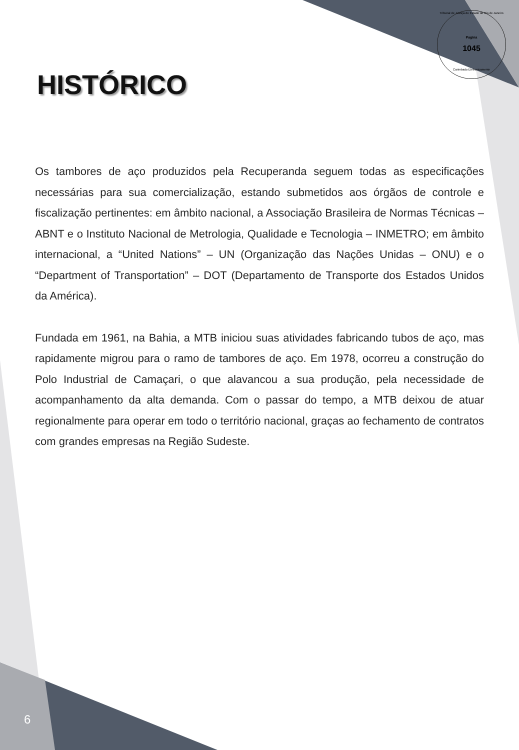Tribunal de Justiça do Estado do Rio de Janeiro
Pagina
1045
Carimbado Eletronicamente
HISTÓRICO
Os tambores de aço produzidos pela Recuperanda seguem todas as especificações necessárias para sua comercialização, estando submetidos aos órgãos de controle e fiscalização pertinentes: em âmbito nacional, a Associação Brasileira de Normas Técnicas – ABNT e o Instituto Nacional de Metrologia, Qualidade e Tecnologia – INMETRO; em âmbito internacional, a “United Nations” – UN (Organização das Nações Unidas – ONU) e o “Department of Transportation” – DOT (Departamento de Transporte dos Estados Unidos da América).
Fundada em 1961, na Bahia, a MTB iniciou suas atividades fabricando tubos de aço, mas rapidamente migrou para o ramo de tambores de aço. Em 1978, ocorreu a construção do Polo Industrial de Camaçari, o que alavancou a sua produção, pela necessidade de acompanhamento da alta demanda. Com o passar do tempo, a MTB deixou de atuar regionalmente para operar em todo o território nacional, graças ao fechamento de contratos com grandes empresas na Região Sudeste.
6